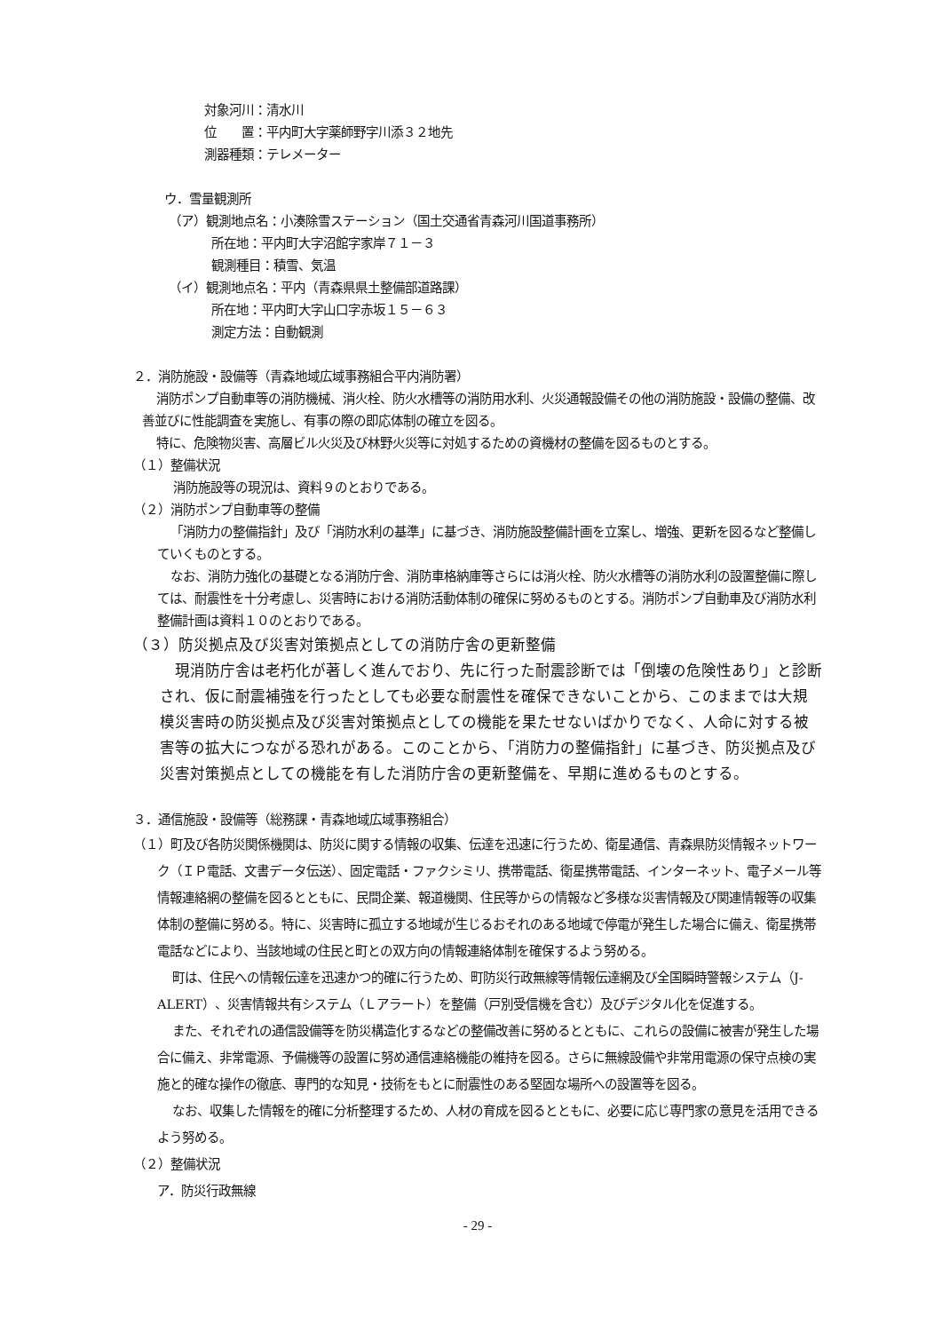対象河川：清水川
位　　置：平内町大字薬師野字川添３２地先
測器種類：テレメーター
ウ．雪量観測所
（ア）観測地点名：小湊除雪ステーション（国土交通省青森河川国道事務所）
所在地：平内町大字沼館字家岸７１－３
観測種目：積雪、気温
（イ）観測地点名：平内（青森県県土整備部道路課）
所在地：平内町大字山口字赤坂１５－６３
測定方法：自動観測
２．消防施設・設備等（青森地域広域事務組合平内消防署）
消防ポンプ自動車等の消防機械、消火栓、防火水槽等の消防用水利、火災通報設備その他の消防施設・設備の整備、改善並びに性能調査を実施し、有事の際の即応体制の確立を図る。
特に、危険物災害、高層ビル火災及び林野火災等に対処するための資機材の整備を図るものとする。
（１）整備状況
消防施設等の現況は、資料９のとおりである。
（２）消防ポンプ自動車等の整備
「消防力の整備指針」及び「消防水利の基準」に基づき、消防施設整備計画を立案し、増強、更新を図るなど整備していくものとする。
なお、消防力強化の基礎となる消防庁舎、消防車格納庫等さらには消火栓、防火水槽等の消防水利の設置整備に際しては、耐震性を十分考慮し、災害時における消防活動体制の確保に努めるものとする。消防ポンプ自動車及び消防水利整備計画は資料１０のとおりである。
（３）防災拠点及び災害対策拠点としての消防庁舎の更新整備
現消防庁舎は老朽化が著しく進んでおり、先に行った耐震診断では「倒壊の危険性あり」と診断され、仮に耐震補強を行ったとしても必要な耐震性を確保できないことから、このままでは大規模災害時の防災拠点及び災害対策拠点としての機能を果たせないばかりでなく、人命に対する被害等の拡大につながる恐れがある。このことから、「消防力の整備指針」に基づき、防災拠点及び災害対策拠点としての機能を有した消防庁舎の更新整備を、早期に進めるものとする。
３．通信施設・設備等（総務課・青森地域広域事務組合）
（１）町及び各防災関係機関は、防災に関する情報の収集、伝達を迅速に行うため、衛星通信、青森県防災情報ネットワーク（ＩＰ電話、文書データ伝送）、固定電話・ファクシミリ、携帯電話、衛星携帯電話、インターネット、電子メール等情報連絡網の整備を図るとともに、民間企業、報道機関、住民等からの情報など多様な災害情報及び関連情報等の収集体制の整備に努める。特に、災害時に孤立する地域が生じるおそれのある地域で停電が発生した場合に備え、衛星携帯電話などにより、当該地域の住民と町との双方向の情報連絡体制を確保するよう努める。
町は、住民への情報伝達を迅速かつ的確に行うため、町防災行政無線等情報伝達網及び全国瞬時警報システム（J-ALERT）、災害情報共有システム（Ｌアラート）を整備（戸別受信機を含む）及びデジタル化を促進する。
また、それぞれの通信設備等を防災構造化するなどの整備改善に努めるとともに、これらの設備に被害が発生した場合に備え、非常電源、予備機等の設置に努め通信連絡機能の維持を図る。さらに無線設備や非常用電源の保守点検の実施と的確な操作の徹底、専門的な知見・技術をもとに耐震性のある堅固な場所への設置等を図る。
なお、収集した情報を的確に分析整理するため、人材の育成を図るとともに、必要に応じ専門家の意見を活用できるよう努める。
（２）整備状況
ア．防災行政無線
- 29 -